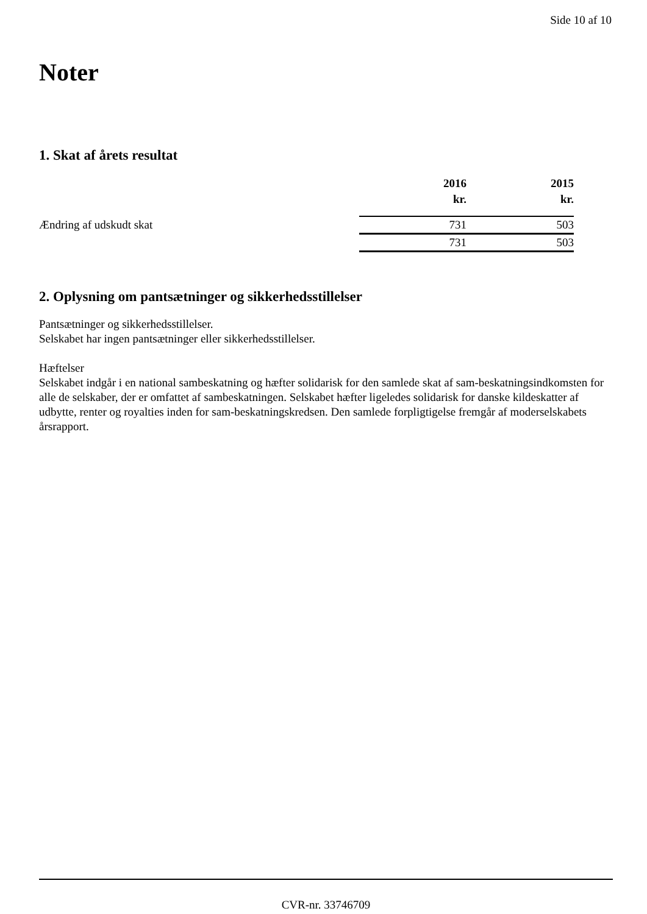Side 10 af 10
Noter
1. Skat af årets resultat
| | 2016 | 2015 |
| --- | --- | --- |
| | kr. | kr. |
| Ændring af udskudt skat | 731 | 503 |
| | 731 | 503 |
2. Oplysning om pantsætninger og sikkerhedsstillelser
Pantsætninger og sikkerhedsstillelser.
Selskabet har ingen pantsætninger eller sikkerhedsstillelser.
Hæftelser
Selskabet indgår i en national sambeskatning og hæfter solidarisk for den samlede skat af sam-beskatningsindkomsten for alle de selskaber, der er omfattet af sambeskatningen. Selskabet hæfter ligeledes solidarisk for danske kildeskatter af udbytte, renter og royalties inden for sam-beskatningskredsen. Den samlede forpligtigelse fremgår af moderselskabets årsrapport.
CVR-nr. 33746709